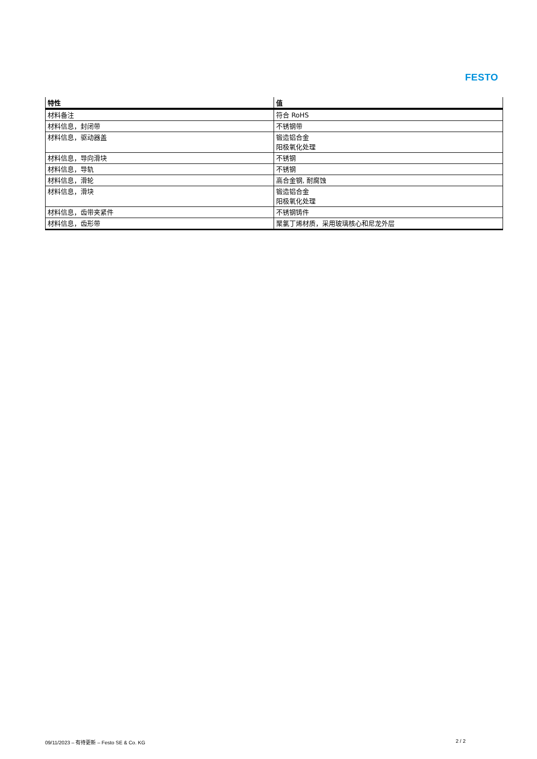FESTO
| 特性 | 值 |
| --- | --- |
| 材料备注 | 符合 RoHS |
| 材料信息，封闭带 | 不锈钢带 |
| 材料信息，驱动器盖 | 锻造铝合金 阳极氧化处理 |
| 材料信息，导向滑块 | 不锈钢 |
| 材料信息，导轨 | 不锈钢 |
| 材料信息，滑轮 | 高合金钢, 耐腐蚀 |
| 材料信息，滑块 | 锻造铝合金 阳极氧化处理 |
| 材料信息，齿带夹紧件 | 不锈钢铸件 |
| 材料信息，齿形带 | 聚氯丁烯材质，采用玻璃核心和尼龙外层 |
09/11/2023 – 有待更新 – Festo SE & Co. KG 2 / 2